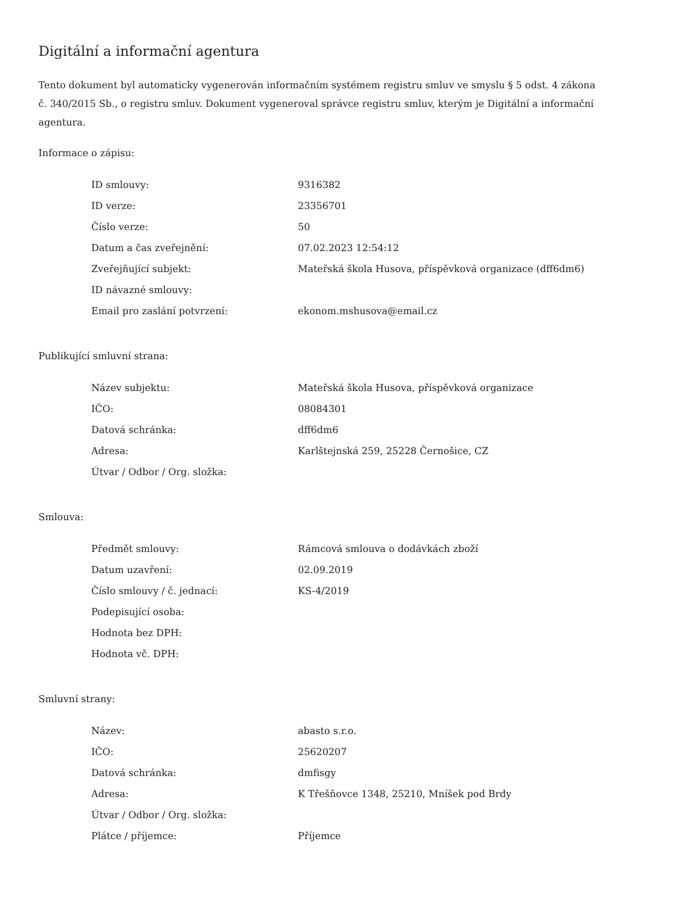Digitální a informační agentura
Tento dokument byl automaticky vygenerován informačním systémem registru smluv ve smyslu § 5 odst. 4 zákona
č. 340/2015 Sb., o registru smluv. Dokument vygeneroval správce registru smluv, kterým je Digitální a informační agentura.
Informace o zápisu:
| ID smlouvy: | 9316382 |
| ID verze: | 23356701 |
| Číslo verze: | 50 |
| Datum a čas zveřejnění: | 07.02.2023 12:54:12 |
| Zveřejňující subjekt: | Mateřská škola Husova, příspěvková organizace (dff6dm6) |
| ID návazné smlouvy: | |
| Email pro zaslání potvrzení: | ekonom.mshusova@email.cz |
Publikující smluvní strana:
| Název subjektu: | Mateřská škola Husova, příspěvková organizace |
| IČO: | 08084301 |
| Datová schránka: | dff6dm6 |
| Adresa: | Karlštejnská 259, 25228 Černošice, CZ |
| Útvar / Odbor / Org. složka: | |
Smlouva:
| Předmět smlouvy: | Rámcová smlouva o dodávkách zboží |
| Datum uzavření: | 02.09.2019 |
| Číslo smlouvy / č. jednací: | KS-4/2019 |
| Podepisující osoba: | |
| Hodnota bez DPH: | |
| Hodnota vč. DPH: | |
Smluvní strany:
| Název: | abasto s.r.o. |
| IČO: | 25620207 |
| Datová schránka: | dmfisgy |
| Adresa: | K Třešňovce 1348, 25210, Mníšek pod Brdy |
| Útvar / Odbor / Org. složka: | |
| Plátce / příjemce: | Příjemce |